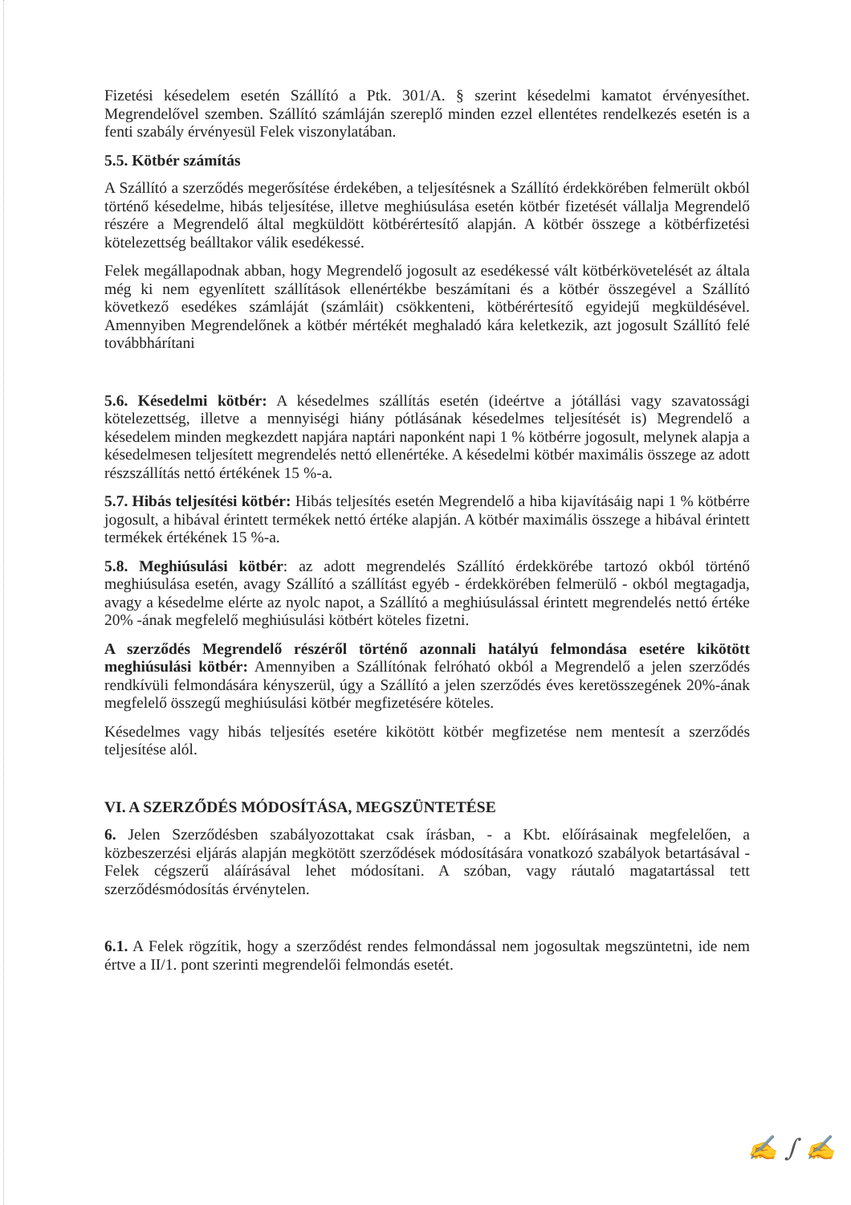Fizetési késedelem esetén Szállító a Ptk. 301/A. § szerint késedelmi kamatot érvényesíthet. Megrendelővel szemben. Szállító számláján szereplő minden ezzel ellentétes rendelkezés esetén is a fenti szabály érvényesül Felek viszonylatában.
5.5. Kötbér számítás
A Szállító a szerződés megerősítése érdekében, a teljesítésnek a Szállító érdekkörében felmerült okból történő késedelme, hibás teljesítése, illetve meghiúsulása esetén kötbér fizetését vállalja Megrendelő részére a Megrendelő által megküldött kötbérértesítő alapján. A kötbér összege a kötbérfizetési kötelezettség beálltakor válik esedékessé.
Felek megállapodnak abban, hogy Megrendelő jogosult az esedékessé vált kötbérkövetelését az általa még ki nem egyenlített szállítások ellenértékbe beszámítani és a kötbér összegével a Szállító következő esedékes számláját (számláit) csökkenteni, kötbérértesítő egyidejű megküldésével. Amennyiben Megrendelőnek a kötbér mértékét meghaladó kára keletkezik, azt jogosult Szállító felé továbbhárítani
5.6. Késedelmi kötbér: A késedelmes szállítás esetén (ideértve a jótállási vagy szavatossági kötelezettség, illetve a mennyiségi hiány pótlásának késedelmes teljesítését is) Megrendelő a késedelem minden megkezdett napjára naptári naponként napi 1 % kötbérre jogosult, melynek alapja a késedelmesen teljesített megrendelés nettó ellenértéke. A késedelmi kötbér maximális összege az adott részszállítás nettó értékének 15 %-a.
5.7. Hibás teljesítési kötbér: Hibás teljesítés esetén Megrendelő a hiba kijavításáig napi 1 % kötbérre jogosult, a hibával érintett termékek nettó értéke alapján. A kötbér maximális összege a hibával érintett termékek értékének 15 %-a.
5.8. Meghiúsulási kötbér: az adott megrendelés Szállító érdekkörébe tartozó okból történő meghiúsulása esetén, avagy Szállító a szállítást egyéb - érdekkörében felmerülő - okból megtagadja, avagy a késedelme elérte az nyolc napot, a Szállító a meghiúsulással érintett megrendelés nettó értéke 20% -ának megfelelő meghiúsulási kötbért köteles fizetni.
A szerződés Megrendelő részéről történő azonnali hatályú felmondása esetére kikötött meghiúsulási kötbér: Amennyiben a Szállítónak felróható okból a Megrendelő a jelen szerződés rendkívüli felmondására kényszerül, úgy a Szállító a jelen szerződés éves keretösszegének 20%-ának megfelelő összegű meghiúsulási kötbér megfizetésére köteles.
Késedelmes vagy hibás teljesítés esetére kikötött kötbér megfizetése nem mentesít a szerződés teljesítése alól.
VI. A SZERZŐDÉS MÓDOSÍTÁSA, MEGSZÜNTETÉSE
6. Jelen Szerződésben szabályozottakat csak írásban, - a Kbt. előírásainak megfelelően, a közbeszerzési eljárás alapján megkötött szerződések módosítására vonatkozó szabályok betartásával - Felek cégszerű aláírásával lehet módosítani. A szóban, vagy ráutaló magatartással tett szerződésmódosítás érvénytelen.
6.1. A Felek rögzítik, hogy a szerződést rendes felmondással nem jogosultak megszüntetni, ide nem értve a II/1. pont szerinti megrendelői felmondás esetét.
✍ ∫ ✍